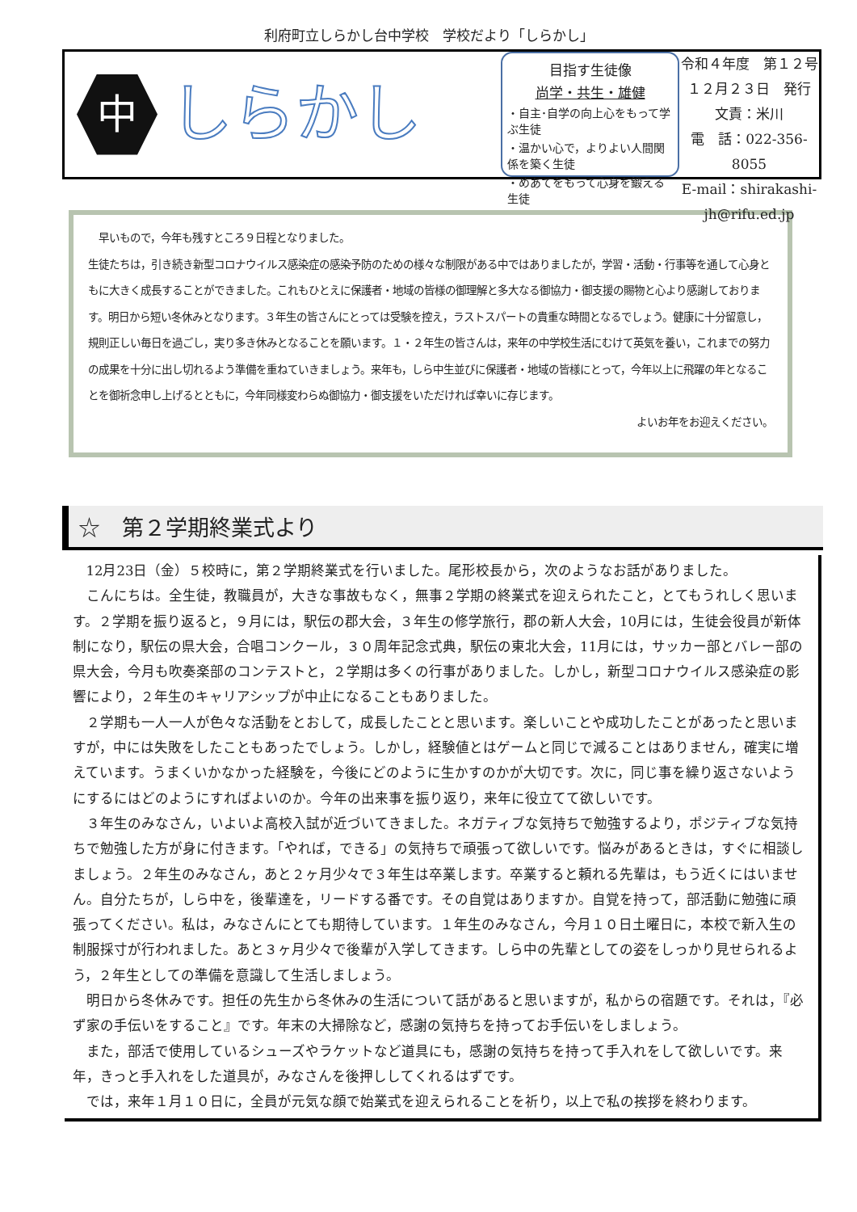利府町立しらかし台中学校　学校だより「しらかし」
中
しらかし
目指す生徒像
尚学・共生・雄健
・自主･自学の向上心をもって学ぶ生徒
・温かい心で，よりよい人間関係を築く生徒
・めあてをもって心身を鍛える生徒
令和４年度　第１２号
１２月２３日　発行
文責：米川
電　話：022-356-8055
E-mail：shirakashi-jh@rifu.ed.jp
　早いもので，今年も残すところ９日程となりました。
生徒たちは，引き続き新型コロナウイルス感染症の感染予防のための様々な制限がある中ではありましたが，学習・活動・行事等を通して心身ともに大きく成長することができました。これもひとえに保護者・地域の皆様の御理解と多大なる御協力・御支援の賜物と心より感謝しております。明日から短い冬休みとなります。３年生の皆さんにとっては受験を控え，ラストスパートの貴重な時間となるでしょう。健康に十分留意し，規則正しい毎日を過ごし，実り多き休みとなることを願います。１・２年生の皆さんは，来年の中学校生活にむけて英気を養い，これまでの努力の成果を十分に出し切れるよう準備を重ねていきましょう。来年も，しら中生並びに保護者・地域の皆様にとって，今年以上に飛躍の年となることを御祈念申し上げるとともに，今年同様変わらぬ御協力・御支援をいただければ幸いに存じます。
よいお年をお迎えください。
☆　第２学期終業式より
12月23日（金）５校時に，第２学期終業式を行いました。尾形校長から，次のようなお話がありました。
こんにちは。全生徒，教職員が，大きな事故もなく，無事２学期の終業式を迎えられたこと，とてもうれしく思います。２学期を振り返ると，９月には，駅伝の郡大会，３年生の修学旅行，郡の新人大会，10月には，生徒会役員が新体制になり，駅伝の県大会，合唱コンクール，３０周年記念式典，駅伝の東北大会，11月には，サッカー部とバレー部の県大会，今月も吹奏楽部のコンテストと，２学期は多くの行事がありました。しかし，新型コロナウイルス感染症の影響により，２年生のキャリアシップが中止になることもありました。
２学期も一人一人が色々な活動をとおして，成長したことと思います。楽しいことや成功したことがあったと思いますが，中には失敗をしたこともあったでしょう。しかし，経験値とはゲームと同じで減ることはありません，確実に増えています。うまくいかなかった経験を，今後にどのように生かすのかが大切です。次に，同じ事を繰り返さないようにするにはどのようにすればよいのか。今年の出来事を振り返り，来年に役立てて欲しいです。
３年生のみなさん，いよいよ高校入試が近づいてきました。ネガティブな気持ちで勉強するより，ポジティブな気持ちで勉強した方が身に付きます。「やれば，できる」の気持ちで頑張って欲しいです。悩みがあるときは，すぐに相談しましょう。２年生のみなさん，あと２ヶ月少々で３年生は卒業します。卒業すると頼れる先輩は，もう近くにはいません。自分たちが，しら中を，後輩達を，リードする番です。その自覚はありますか。自覚を持って，部活動に勉強に頑張ってください。私は，みなさんにとても期待しています。１年生のみなさん，今月１０日土曜日に，本校で新入生の制服採寸が行われました。あと３ヶ月少々で後輩が入学してきます。しら中の先輩としての姿をしっかり見せられるよう，２年生としての準備を意識して生活しましょう。
明日から冬休みです。担任の先生から冬休みの生活について話があると思いますが，私からの宿題です。それは，『必ず家の手伝いをすること』です。年末の大掃除など，感謝の気持ちを持ってお手伝いをしましょう。
また，部活で使用しているシューズやラケットなど道具にも，感謝の気持ちを持って手入れをして欲しいです。来年，きっと手入れをした道具が，みなさんを後押ししてくれるはずです。
では，来年１月１０日に，全員が元気な顔で始業式を迎えられることを祈り，以上で私の挨拶を終わります。